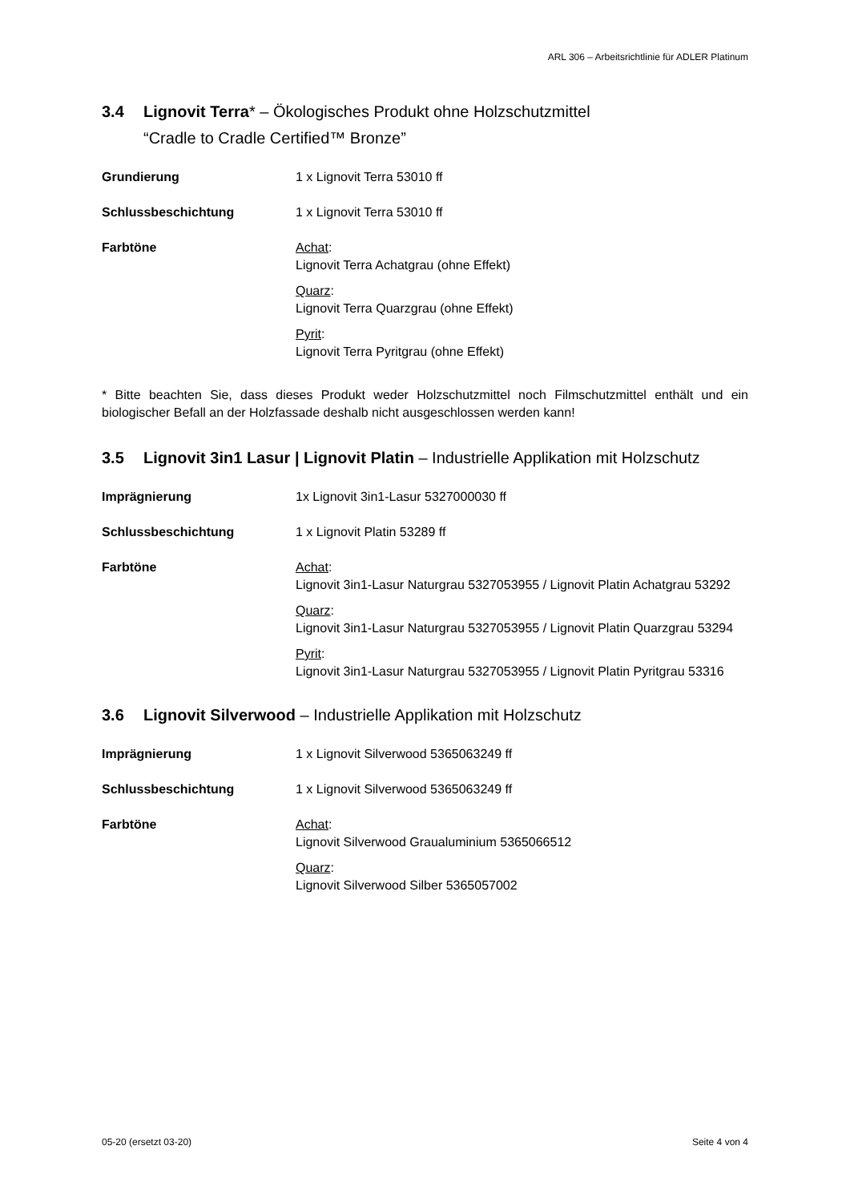ARL 306 – Arbeitsrichtlinie für ADLER Platinum
3.4 Lignovit Terra* – Ökologisches Produkt ohne Holzschutzmittel
“Cradle to Cradle Certified™ Bronze”
Grundierung 1 x Lignovit Terra 53010 ff
Schlussbeschichtung 1 x Lignovit Terra 53010 ff
Farbtöne Achat:
Lignovit Terra Achatgrau (ohne Effekt)
Quarz:
Lignovit Terra Quarzgrau (ohne Effekt)
Pyrit:
Lignovit Terra Pyritgrau (ohne Effekt)
* Bitte beachten Sie, dass dieses Produkt weder Holzschutzmittel noch Filmschutzmittel enthält und ein biologischer Befall an der Holzfassade deshalb nicht ausgeschlossen werden kann!
3.5 Lignovit 3in1 Lasur | Lignovit Platin – Industrielle Applikation mit Holzschutz
Imprägnierung 1x Lignovit 3in1-Lasur 5327000030 ff
Schlussbeschichtung 1 x Lignovit Platin 53289 ff
Farbtöne Achat:
Lignovit 3in1-Lasur Naturgrau 5327053955 / Lignovit Platin Achatgrau 53292
Quarz:
Lignovit 3in1-Lasur Naturgrau 5327053955 / Lignovit Platin Quarzgrau 53294
Pyrit:
Lignovit 3in1-Lasur Naturgrau 5327053955 / Lignovit Platin Pyritgrau 53316
3.6 Lignovit Silverwood – Industrielle Applikation mit Holzschutz
Imprägnierung 1 x Lignovit Silverwood 5365063249 ff
Schlussbeschichtung 1 x Lignovit Silverwood 5365063249 ff
Farbtöne Achat:
Lignovit Silverwood Graualuminium 5365066512
Quarz:
Lignovit Silverwood Silber 5365057002
05-20 (ersetzt 03-20) Seite 4 von 4